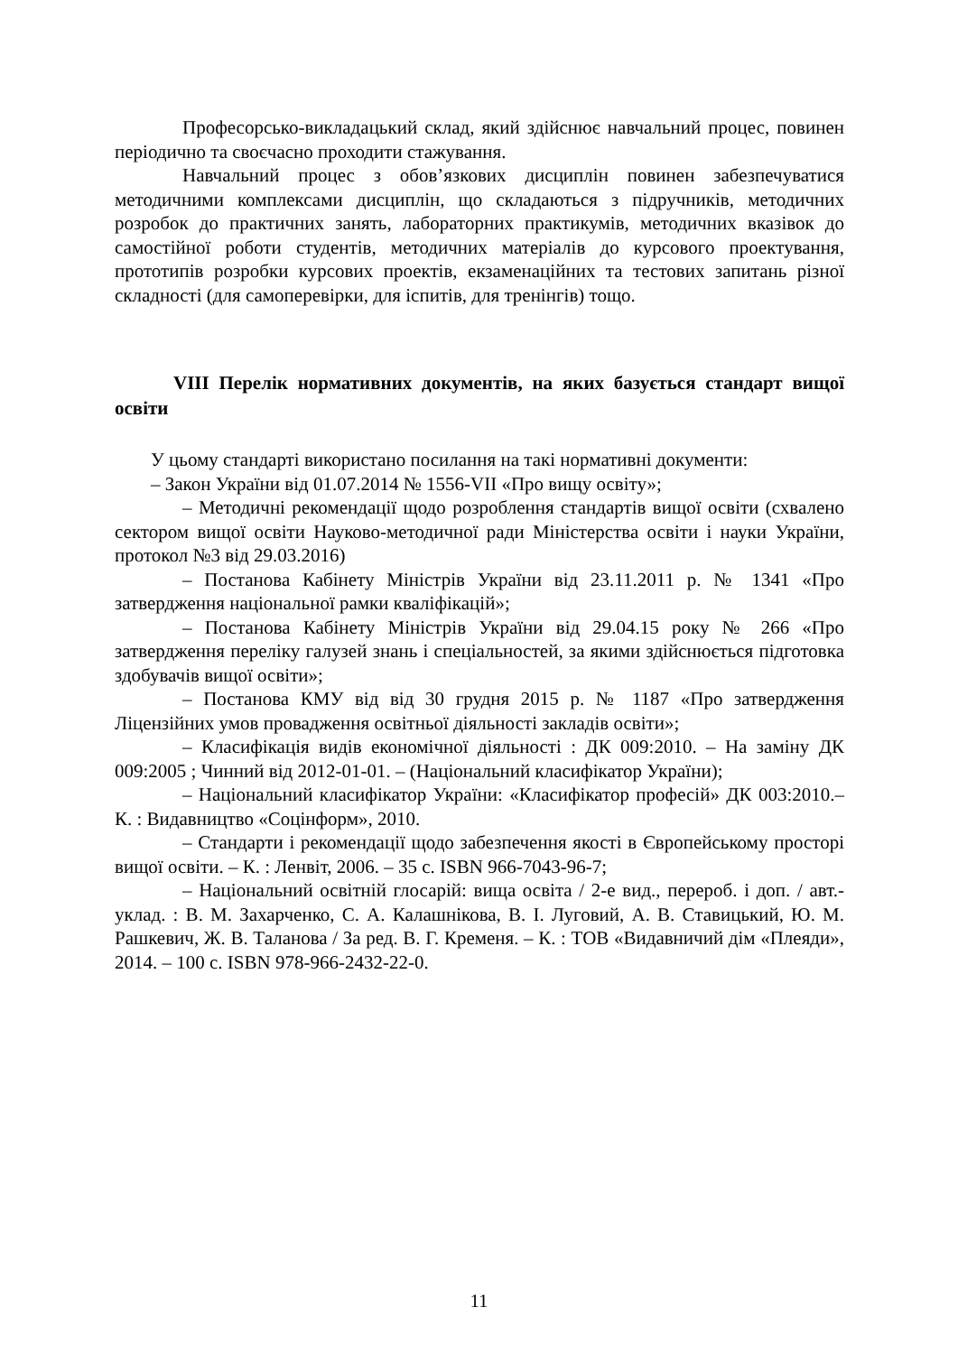Професорсько-викладацький склад, який здійснює навчальний процес, повинен періодично та своєчасно проходити стажування.
Навчальний процес з обов’язкових дисциплін повинен забезпечуватися методичними комплексами дисциплін, що складаються з підручників, методичних розробок до практичних занять, лабораторних практикумів, методичних вказівок до самостійної роботи студентів, методичних матеріалів до курсового проектування, прототипів розробки курсових проектів, екзаменаційних та тестових запитань різної складності (для самоперевірки, для іспитів, для тренінгів) тощо.
VIII Перелік нормативних документів, на яких базується стандарт вищої освіти
У цьому стандарті використано посилання на такі нормативні документи:
– Закон України від 01.07.2014 № 1556-VII «Про вищу освіту»;
– Методичні рекомендації щодо розроблення стандартів вищої освіти (схвалено сектором вищої освіти Науково-методичної ради Міністерства освіти і науки України, протокол №3 від 29.03.2016)
– Постанова Кабінету Міністрів України від 23.11.2011 р. № 1341 «Про затвердження національної рамки кваліфікацій»;
– Постанова Кабінету Міністрів України від 29.04.15 року № 266 «Про затвердження переліку галузей знань і спеціальностей, за якими здійснюється підготовка здобувачів вищої освіти»;
– Постанова КМУ від від 30 грудня 2015 р. № 1187 «Про затвердження Ліцензійних умов провадження освітньої діяльності закладів освіти»;
– Класифікація видів економічної діяльності : ДК 009:2010. – На заміну ДК 009:2005 ; Чинний від 2012-01-01. – (Національний класифікатор України);
– Національний класифікатор України: «Класифікатор професій» ДК 003:2010.– К. : Видавництво «Соцінформ», 2010.
– Стандарти і рекомендації щодо забезпечення якості в Європейському просторі вищої освіти. – К. : Ленвіт, 2006. – 35 с. ISBN 966-7043-96-7;
– Національний освітній глосарій: вища освіта / 2-е вид., перероб. і доп. / авт.-уклад. : В. М. Захарченко, С. А. Калашнікова, В. І. Луговий, А. В. Ставицький, Ю. М. Рашкевич, Ж. В. Таланова / За ред. В. Г. Кременя. – К. : ТОВ «Видавничий дім «Плеяди», 2014. – 100 с. ISBN 978-966-2432-22-0.
11